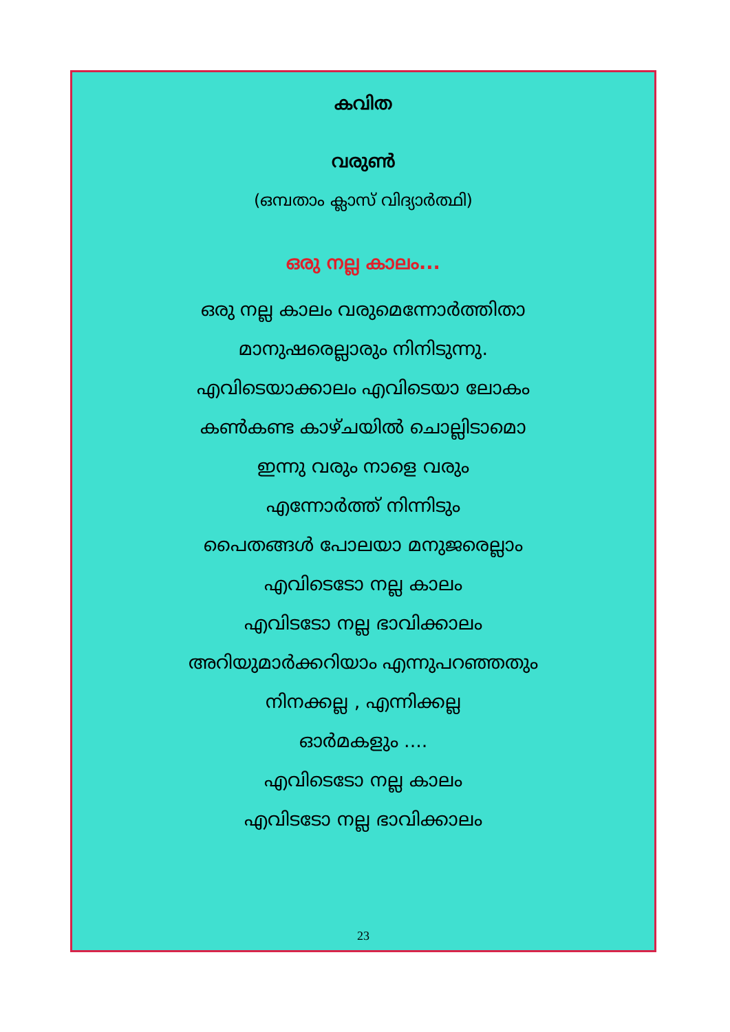കവിത
വരുൺ
(ഒമ്പതാം ക്ലാസ് വിദ്യാർത്ഥി)
ഒരു നല്ല കാലം...
ഒരു നല്ല കാലം വരുമെന്നോർത്തിതാ
മാനുഷരെല്ലാരും നിനിടുന്നു.
എവിടെയാക്കാലം എവിടെയാ ലോകം
കൺകണ്ട കാഴ്ചയിൽ ചൊല്ലിടാമൊ
ഇന്നു വരും നാളെ വരും
എന്നോർത്ത് നിന്നിടും
പൈതങ്ങൾ പോലയാ മനുജരെല്ലാം
എവിടെടോ നല്ല കാലം
എവിടടോ നല്ല ഭാവിക്കാലം
അറിയുമാർക്കറിയാം എന്നുപറഞ്ഞതും
നിനക്കല്ല , എന്നിക്കല്ല
ഓർമകളും ....
എവിടെടോ നല്ല കാലം
എവിടടോ നല്ല ഭാവിക്കാലം
23